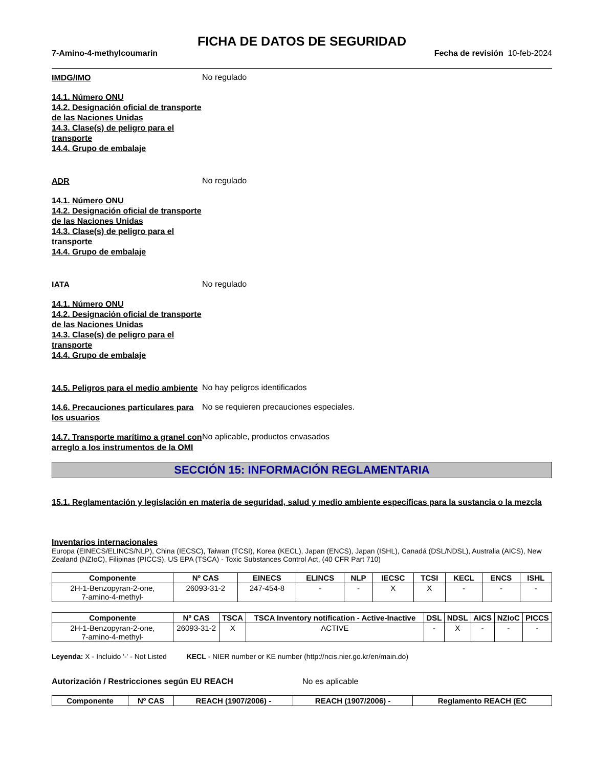FICHA DE DATOS DE SEGURIDAD
7-Amino-4-methylcoumarin Fecha de revisión 10-feb-2024
IMDG/IMO
No regulado
14.1. Número ONU
14.2. Designación oficial de transporte de las Naciones Unidas
14.3. Clase(s) de peligro para el transporte
14.4. Grupo de embalaje
ADR
No regulado
14.1. Número ONU
14.2. Designación oficial de transporte de las Naciones Unidas
14.3. Clase(s) de peligro para el transporte
14.4. Grupo de embalaje
IATA
No regulado
14.1. Número ONU
14.2. Designación oficial de transporte de las Naciones Unidas
14.3. Clase(s) de peligro para el transporte
14.4. Grupo de embalaje
14.5. Peligros para el medio ambiente
No hay peligros identificados
14.6. Precauciones particulares para los usuarios
No se requieren precauciones especiales.
14.7. Transporte marítimo a granel con arreglo a los instrumentos de la OMI
No aplicable, productos envasados
SECCIÓN 15: INFORMACIÓN REGLAMENTARIA
15.1. Reglamentación y legislación en materia de seguridad, salud y medio ambiente específicas para la sustancia o la mezcla
Inventarios internacionales
Europa (EINECS/ELINCS/NLP), China (IECSC), Taiwan (TCSI), Korea (KECL), Japan (ENCS), Japan (ISHL), Canadá (DSL/NDSL), Australia (AICS), New Zealand (NZIoC), Filipinas (PICCS). US EPA (TSCA) - Toxic Substances Control Act, (40 CFR Part 710)
| Componente | Nº CAS | EINECS | ELINCS | NLP | IECSC | TCSI | KECL | ENCS | ISHL |
| --- | --- | --- | --- | --- | --- | --- | --- | --- | --- |
| 2H-1-Benzopyran-2-one, 7-amino-4-methyl- | 26093-31-2 | 247-454-8 | - | - | X | X | - | - | - |
| Componente | Nº CAS | TSCA | TSCA Inventory notification - Active-Inactive | DSL | NDSL | AICS | NZIoC | PICCS |
| --- | --- | --- | --- | --- | --- | --- | --- | --- |
| 2H-1-Benzopyran-2-one, 7-amino-4-methyl- | 26093-31-2 | X | ACTIVE | - | X | - | - | - |
Leyenda: X - Incluido '-' - Not Listed KECL - NIER number or KE number (http://ncis.nier.go.kr/en/main.do)
Autorización / Restricciones según EU REACH No es aplicable
| Componente | Nº CAS | REACH (1907/2006) - | REACH (1907/2006) - | Reglamento REACH (EC |
| --- | --- | --- | --- | --- |